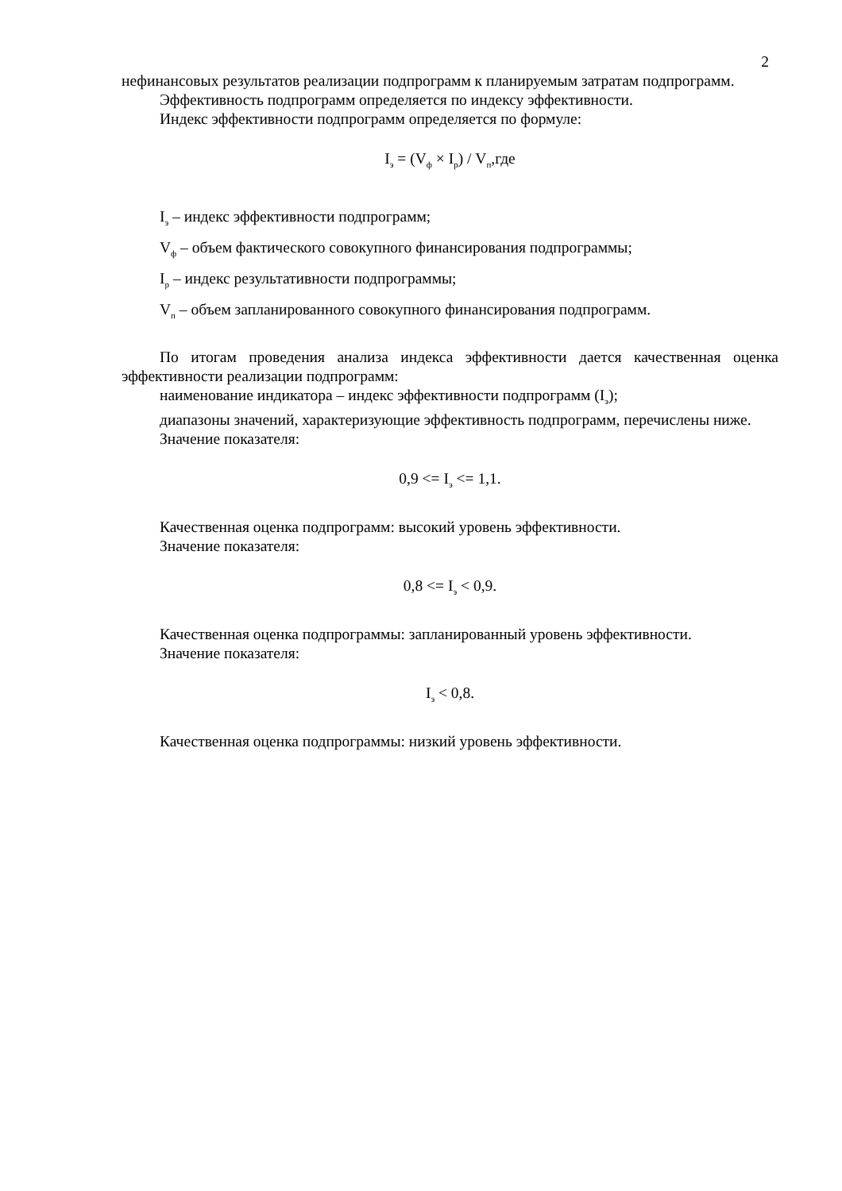2
нефинансовых результатов реализации подпрограмм к планируемым затратам подпрограмм.
Эффективность подпрограмм определяется по индексу эффективности.
Индекс эффективности подпрограмм определяется по формуле:
I<sub>э</sub> = (V<sub>ф</sub> × I<sub>р</sub>) / V<sub>п</sub>,где
I<sub>э</sub> – индекс эффективности подпрограмм;
V<sub>ф</sub> – объем фактического совокупного финансирования подпрограммы;
I<sub>р</sub> – индекс результативности подпрограммы;
V<sub>п</sub> – объем запланированного совокупного финансирования подпрограмм.
По итогам проведения анализа индекса эффективности дается качественная оценка эффективности реализации подпрограмм:
наименование индикатора – индекс эффективности подпрограмм (I<sub>э</sub>);
диапазоны значений, характеризующие эффективность подпрограмм, перечислены ниже.
Значение показателя:
0,9 <= I<sub>э</sub> <= 1,1.
Качественная оценка подпрограмм: высокий уровень эффективности.
Значение показателя:
0,8 <= I<sub>э</sub> < 0,9.
Качественная оценка подпрограммы: запланированный уровень эффективности.
Значение показателя:
I<sub>э</sub> < 0,8.
Качественная оценка подпрограммы: низкий уровень эффективности.